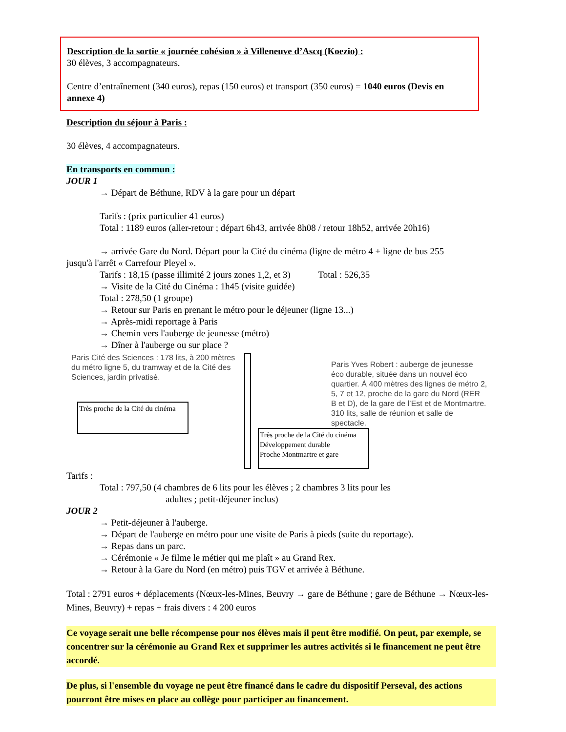Description de la sortie « journée cohésion » à Villeneuve d’Ascq (Koezio) :
30 élèves, 3 accompagnateurs.
Centre d’entraînement (340 euros), repas (150 euros) et transport (350 euros) = 1040 euros (Devis en annexe 4)
Description du séjour à Paris :
30 élèves, 4 accompagnateurs.
En transports en commun :
JOUR 1
→ Départ de Béthune, RDV à la gare pour un départ
Tarifs : (prix particulier 41 euros)
Total : 1189 euros (aller-retour ; départ 6h43, arrivée 8h08 / retour 18h52, arrivée 20h16)
→ arrivée Gare du Nord. Départ pour la Cité du cinéma (ligne de métro 4 + ligne de bus 255
jusqu'à l'arrêt « Carrefour Pleyel ».
Tarifs : 18,15 (passe illimité 2 jours zones 1,2, et 3) Total : 526,35
→ Visite de la Cité du Cinéma : 1h45 (visite guidée)
Total : 278,50 (1 groupe)
→ Retour sur Paris en prenant le métro pour le déjeuner (ligne 13...)
→ Après-midi reportage à Paris
→ Chemin vers l'auberge de jeunesse (métro)
→ Dîner à l'auberge ou sur place ?
Paris Cité des Sciences : 178 lits, à 200 mètres du métro ligne 5, du tramway et de la Cité des Sciences, jardin privatisé.
Très proche de la Cité du cinéma
Paris Yves Robert : auberge de jeunesse éco durable, située dans un nouvel éco quartier. À 400 mètres des lignes de métro 2, 5, 7 et 12, proche de la gare du Nord (RER B et D), de la gare de l’Est et de Montmartre. 310 lits, salle de réunion et salle de spectacle.
Très proche de la Cité du cinéma
Développement durable
Proche Montmartre et gare
Tarifs :
Total : 797,50 (4 chambres de 6 lits pour les élèves ; 2 chambres 3 lits pour les
adultes ; petit-déjeuner inclus)
JOUR 2
→ Petit-déjeuner à l'auberge.
→ Départ de l'auberge en métro pour une visite de Paris à pieds (suite du reportage).
→ Repas dans un parc.
→ Cérémonie « Je filme le métier qui me plaît » au Grand Rex.
→ Retour à la Gare du Nord (en métro) puis TGV et arrivée à Béthune.
Total : 2791 euros + déplacements (Nœux-les-Mines, Beuvry → gare de Béthune ; gare de Béthune → Nœux-les-Mines, Beuvry) + repas + frais divers : 4 200 euros
Ce voyage serait une belle récompense pour nos élèves mais il peut être modifié. On peut, par exemple, se concentrer sur la cérémonie au Grand Rex et supprimer les autres activités si le financement ne peut être accordé.
De plus, si l'ensemble du voyage ne peut être financé dans le cadre du dispositif Perseval, des actions pourront être mises en place au collège pour participer au financement.